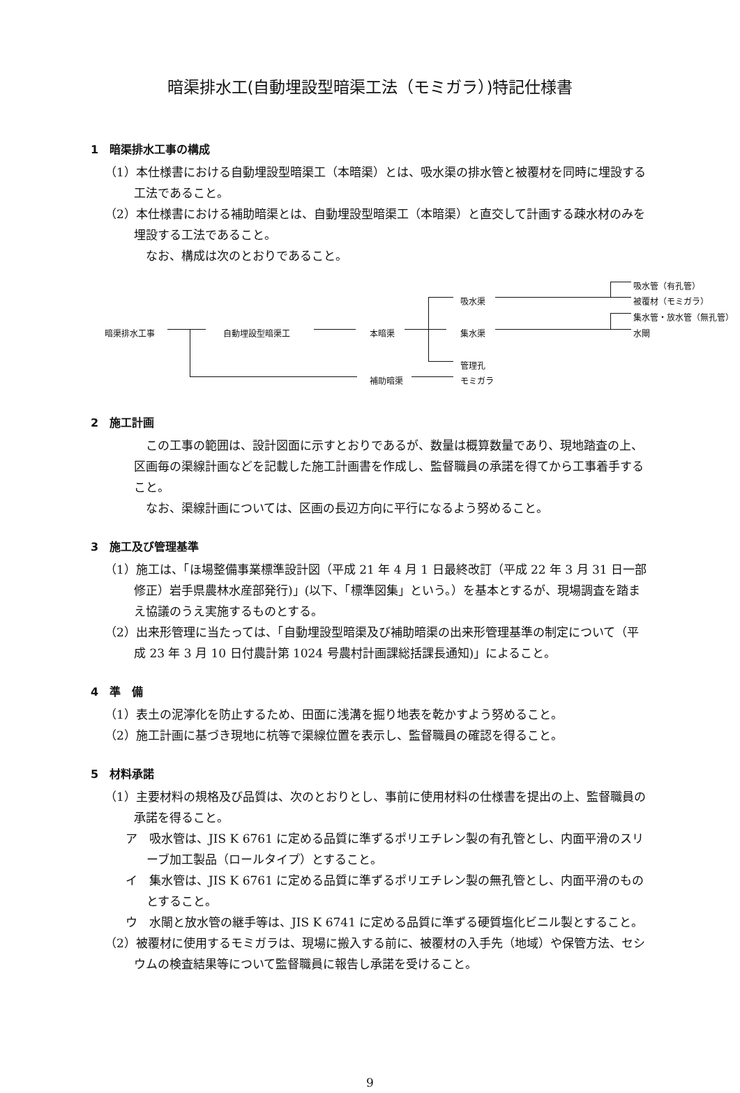暗渠排水工(自動埋設型暗渠工法（モミガラ）)特記仕様書
1　暗渠排水工事の構成
（1）本仕様書における自動埋設型暗渠工（本暗渠）とは、吸水渠の排水管と被覆材を同時に埋設する工法であること。
（2）本仕様書における補助暗渠とは、自動埋設型暗渠工（本暗渠）と直交して計画する疎水材のみを埋設する工法であること。
　なお、構成は次のとおりであること。
吸水管（有孔管）
吸水渠 被覆材（モミガラ）
集水管・放水管（無孔管）
暗渠排水工事 自動埋設型暗渠工 本暗渠 集水渠 水閘
管理孔
補助暗渠 モミガラ
2　施工計画
　この工事の範囲は、設計図面に示すとおりであるが、数量は概算数量であり、現地踏査の上、区画毎の渠線計画などを記載した施工計画書を作成し、監督職員の承諾を得てから工事着手すること。
　なお、渠線計画については、区画の長辺方向に平行になるよう努めること。
3　施工及び管理基準
（1）施工は、「ほ場整備事業標準設計図（平成 21 年 4 月 1 日最終改訂（平成 22 年 3 月 31 日一部修正）岩手県農林水産部発行)」(以下、「標準図集」という。）を基本とするが、現場調査を踏まえ協議のうえ実施するものとする。
（2）出来形管理に当たっては、「自動埋設型暗渠及び補助暗渠の出来形管理基準の制定について（平成 23 年 3 月 10 日付農計第 1024 号農村計画課総括課長通知)」によること。
4　準　備
（1）表土の泥濘化を防止するため、田面に浅溝を掘り地表を乾かすよう努めること。
（2）施工計画に基づき現地に杭等で渠線位置を表示し、監督職員の確認を得ること。
5　材料承諾
（1）主要材料の規格及び品質は、次のとおりとし、事前に使用材料の仕様書を提出の上、監督職員の承諾を得ること。
ア　吸水管は、JIS K 6761 に定める品質に準ずるポリエチレン製の有孔管とし、内面平滑のスリーブ加工製品（ロールタイプ）とすること。
イ　集水管は、JIS K 6761 に定める品質に準ずるポリエチレン製の無孔管とし、内面平滑のものとすること。
ウ　水閘と放水管の継手等は、JIS K 6741 に定める品質に準ずる硬質塩化ビニル製とすること。
（2）被覆材に使用するモミガラは、現場に搬入する前に、被覆材の入手先（地域）や保管方法、セシウムの検査結果等について監督職員に報告し承諾を受けること。
9